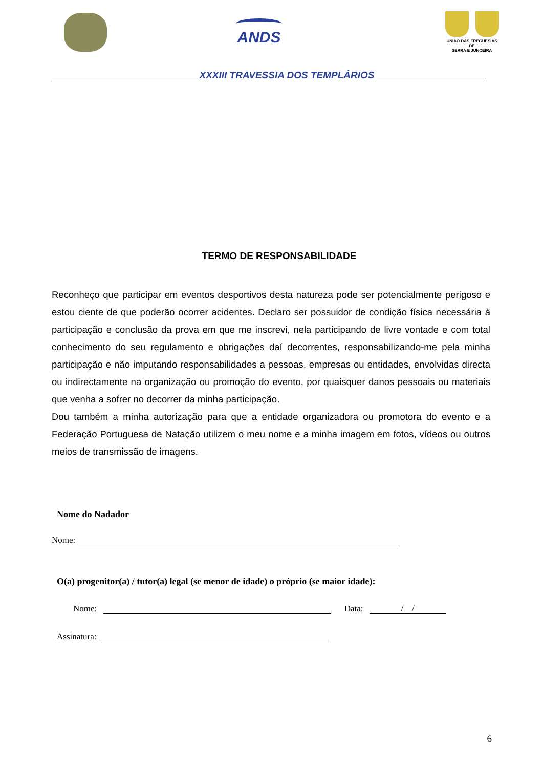ANDS
UNIÃO DAS FREGUESIAS
DE
SERRA E JUNCEIRA
XXXIII TRAVESSIA DOS TEMPLÁRIOS
TERMO DE RESPONSABILIDADE
Reconheço que participar em eventos desportivos desta natureza pode ser potencialmente perigoso e estou ciente de que poderão ocorrer acidentes. Declaro ser possuidor de condição física necessária à participação e conclusão da prova em que me inscrevi, nela participando de livre vontade e com total conhecimento do seu regulamento e obrigações daí decorrentes, responsabilizando-me pela minha participação e não imputando responsabilidades a pessoas, empresas ou entidades, envolvidas directa ou indirectamente na organização ou promoção do evento, por quaisquer danos pessoais ou materiais que venha a sofrer no decorrer da minha participação.
Dou também a minha autorização para que a entidade organizadora ou promotora do evento e a Federação Portuguesa de Natação utilizem o meu nome e a minha imagem em fotos, vídeos ou outros meios de transmissão de imagens.
Nome do Nadador
Nome:
O(a) progenitor(a) / tutor(a) legal (se menor de idade) o próprio (se maior idade):
Nome: Data: / /
Assinatura:
6